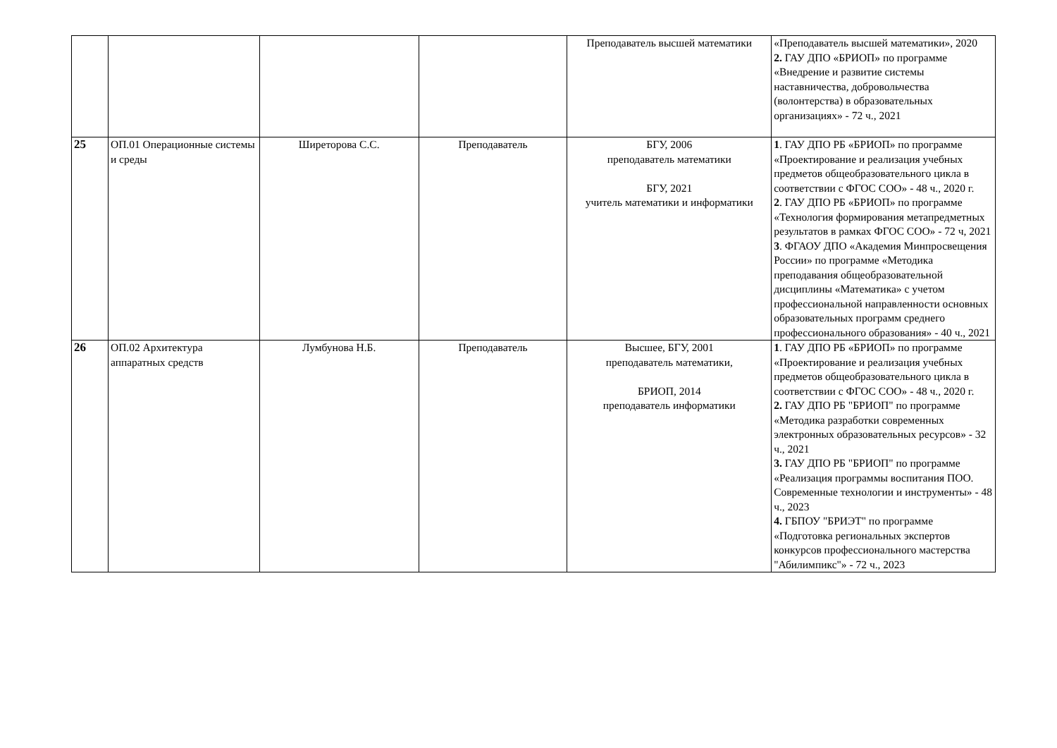| | | | | Преподаватель высшей математики | «Преподаватель высшей математики», 2020 2. ГАУ ДПО «БРИОП» по программе «Внедрение и развитие системы наставничества, добровольчества (волонтерства) в образовательных организациях» - 72 ч., 2021 |
| 25 | ОП.01 Операционные системы и среды | Ширеторова С.С. | Преподаватель | БГУ, 2006 преподаватель математики БГУ, 2021 учитель математики и информатики | 1 . ГАУ ДПО РБ «БРИОП» по программе «Проектирование и реализация учебных предметов общеобразовательного цикла в соответствии с ФГОС СОО» - 48 ч., 2020 г. 2 . ГАУ ДПО РБ «БРИОП» по программе «Технология формирования метапредметных результатов в рамках ФГОС СОО» - 72 ч, 2021 3 . ФГАОУ ДПО «Академия Минпросвещения России» по программе «Методика преподавания общеобразовательной дисциплины «Математика» с учетом профессиональной направленности основных образовательных программ среднего профессионального образования» - 40 ч., 2021 |
| 26 | ОП.02 Архитектура аппаратных средств | Лумбунова Н.Б. | Преподаватель | Высшее, БГУ, 2001 преподаватель математики, БРИОП, 2014 преподаватель информатики | 1 . ГАУ ДПО РБ «БРИОП» по программе «Проектирование и реализация учебных предметов общеобразовательного цикла в соответствии с ФГОС СОО» - 48 ч., 2020 г. 2. ГАУ ДПО РБ "БРИОП" по программе «Методика разработки современных электронных образовательных ресурсов» - 32 ч., 2021 3. ГАУ ДПО РБ "БРИОП" по программе «Реализация программы воспитания ПОО. Современные технологии и инструменты» - 48 ч., 2023 4. ГБПОУ "БРИЭТ" по программе «Подготовка региональных экспертов конкурсов профессионального мастерства "Абилимпикс"» - 72 ч., 2023 |